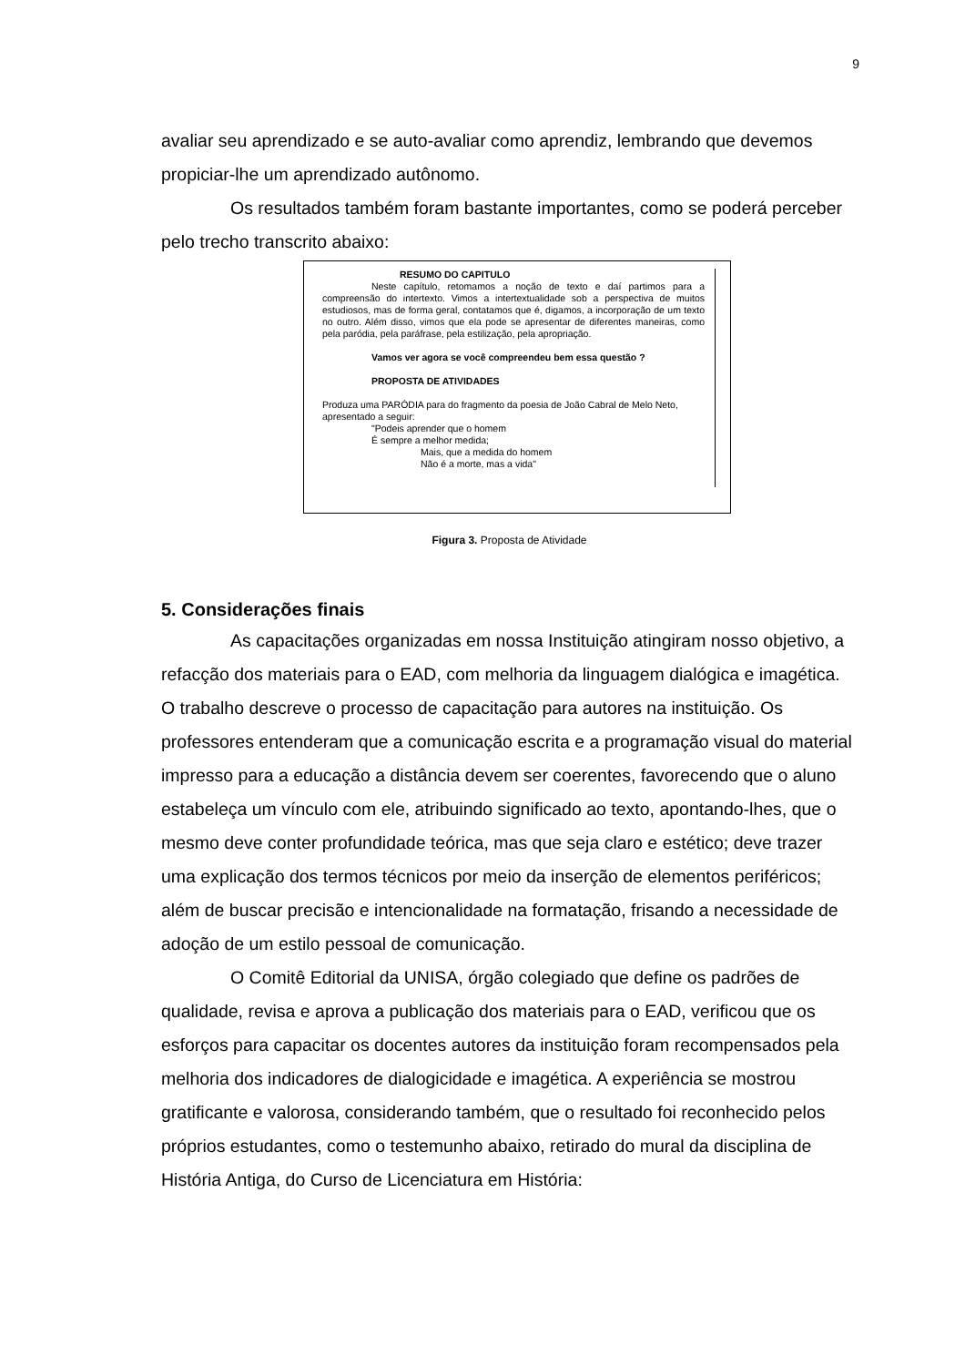9
avaliar seu aprendizado e se auto-avaliar como aprendiz, lembrando que devemos propiciar-lhe um aprendizado autônomo.
Os resultados também foram bastante importantes, como se poderá perceber pelo trecho transcrito abaixo:
RESUMO DO CAPITULO
Neste capítulo, retomamos a noção de texto e daí partimos para a compreensão do intertexto. Vimos a intertextualidade sob a perspectiva de muitos estudiosos, mas de forma geral, contatamos que é, digamos, a incorporação de um texto no outro. Além disso, vimos que ela pode se apresentar de diferentes maneiras, como pela paródia, pela paráfrase, pela estilização, pela apropriação.
Vamos ver agora se você compreendeu bem essa questão ?
PROPOSTA DE ATIVIDADES
Produza uma PARÓDIA para do fragmento da poesia de João Cabral de Melo Neto, apresentado a seguir:
"Podeis aprender que o homem
É sempre a melhor medida;
Mais, que a medida do homem
Não é a morte, mas a vida"
Figura 3. Proposta de Atividade
5. Considerações finais
As capacitações organizadas em nossa Instituição atingiram nosso objetivo, a refacção dos materiais para o EAD, com melhoria da linguagem dialógica e imagética. O trabalho descreve o processo de capacitação para autores na instituição. Os professores entenderam que a comunicação escrita e a programação visual do material impresso para a educação a distância devem ser coerentes, favorecendo que o aluno estabeleça um vínculo com ele, atribuindo significado ao texto, apontando-lhes, que o mesmo deve conter profundidade teórica, mas que seja claro e estético; deve trazer uma explicação dos termos técnicos por meio da inserção de elementos periféricos; além de buscar precisão e intencionalidade na formatação, frisando a necessidade de adoção de um estilo pessoal de comunicação.
O Comitê Editorial da UNISA, órgão colegiado que define os padrões de qualidade, revisa e aprova a publicação dos materiais para o EAD, verificou que os esforços para capacitar os docentes autores da instituição foram recompensados pela melhoria dos indicadores de dialogicidade e imagética. A experiência se mostrou gratificante e valorosa, considerando também, que o resultado foi reconhecido pelos próprios estudantes, como o testemunho abaixo, retirado do mural da disciplina de História Antiga, do Curso de Licenciatura em História: